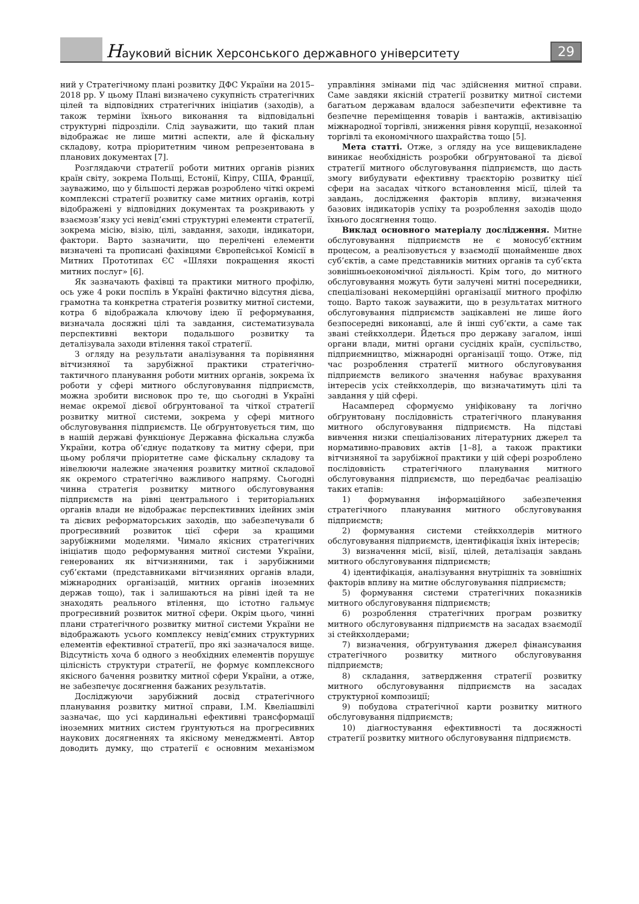Науковий вісник Херсонського державного університету
29
ний у Стратегічному плані розвитку ДФС України на 2015–2018 рр. У цьому Плані визначено сукупність стратегічних цілей та відповідних стратегічних ініціатив (заходів), а також терміни їхнього виконання та відповідальні структурні підрозділи. Слід зауважити, що такий план відображає не лише митні аспекти, але й фіскальну складову, котра пріоритетним чином репрезентована в планових документах [7].
Розглядаючи стратегії роботи митних органів різних країн світу, зокрема Польщі, Естонії, Кіпру, США, Франції, зауважимо, що у більшості держав розроблено чіткі окремі комплексні стратегії розвитку саме митних органів, котрі відображені у відповідних документах та розкривають у взаємозв’язку усі невід’ємні структурні елементи стратегії, зокрема місію, візію, цілі, завдання, заходи, індикатори, фактори. Варто зазначити, що перелічені елементи визначені та прописані фахівцями Європейської Комісії в Митних Прототипах ЄС «Шляхи покращення якості митних послуг» [6].
Як зазначають фахівці та практики митного профілю, ось уже 4 роки поспіль в Україні фактично відсутня дієва, грамотна та конкретна стратегія розвитку митної системи, котра б відображала ключову ідею її реформування, визначала досяжні цілі та завдання, систематизувала перспективні вектори подальшого розвитку та деталізувала заходи втілення такої стратегії.
З огляду на результати аналізування та порівняння вітчизняної та зарубіжної практики стратегічно-тактичного планування роботи митних органів, зокрема їх роботи у сфері митного обслуговування підприємств, можна зробити висновок про те, що сьогодні в Україні немає окремої дієвої обґрунтованої та чіткої стратегії розвитку митної системи, зокрема у сфері митного обслуговування підприємств. Це обґрунтовується тим, що в нашій державі функціонує Державна фіскальна служба України, котра об’єднує податкову та митну сфери, при цьому роблячи пріоритетне саме фіскальну складову та нівелюючи належне значення розвитку митної складової як окремого стратегічно важливого напряму. Сьогодні чинна стратегія розвитку митного обслуговування підприємств на рівні центрального і територіальних органів влади не відображає перспективних ідейних змін та дієвих реформаторських заходів, що забезпечували б прогресивний розвиток цієї сфери за кращими зарубіжними моделями. Чимало якісних стратегічних ініціатив щодо реформування митної системи України, генерованих як вітчизняними, так і зарубіжними суб’єктами (представниками вітчизняних органів влади, міжнародних організацій, митних органів іноземних держав тощо), так і залишаються на рівні ідей та не знаходять реального втілення, що істотно гальмує прогресивний розвиток митної сфери. Окрім цього, чинні плани стратегічного розвитку митної системи України не відображають усього комплексу невід’ємних структурних елементів ефективної стратегії, про які зазначалося вище. Відсутність хоча б одного з необхідних елементів порушує цілісність структури стратегії, не формує комплексного якісного бачення розвитку митної сфери України, а отже, не забезпечує досягнення бажаних результатів.
Досліджуючи зарубіжний досвід стратегічного планування розвитку митної справи, І.М. Квеліашвілі зазначає, що усі кардинальні ефективні трансформації іноземних митних систем ґрунтуються на прогресивних наукових досягненнях та якісному менеджменті. Автор доводить думку, що стратегії є основним механізмом управління змінами під час здійснення митної справи. Саме завдяки якісній стратегії розвитку митної системи багатьом державам вдалося забезпечити ефективне та безпечне переміщення товарів і вантажів, активізацію міжнародної торгівлі, зниження рівня корупції, незаконної торгівлі та економічного шахрайства тощо [5].
Мета статті. Отже, з огляду на усе вищевикладене виникає необхідність розробки обґрунтованої та дієвої стратегії митного обслуговування підприємств, що дасть змогу вибудувати ефективну траєкторію розвитку цієї сфери на засадах чіткого встановлення місії, цілей та завдань, дослідження факторів впливу, визначення базових індикаторів успіху та розроблення заходів щодо їхнього досягнення тощо.
Виклад основного матеріалу дослідження. Митне обслуговування підприємств не є моносуб’єктним процесом, а реалізовується у взаємодії щонайменше двох суб’єктів, а саме представників митних органів та суб’єкта зовнішньоекономічної діяльності. Крім того, до митного обслуговування можуть бути залучені митні посередники, спеціалізовані некомерційні організації митного профілю тощо. Варто також зауважити, що в результатах митного обслуговування підприємств зацікавлені не лише його безпосередні виконавці, але й інші суб’єкти, а саме так звані стейкхолдери. Йдеться про державу загалом, інші органи влади, митні органи сусідніх країн, суспільство, підприємництво, міжнародні організації тощо. Отже, під час розроблення стратегії митного обслуговування підприємств великого значення набуває врахування інтересів усіх стейкхолдерів, що визначатимуть цілі та завдання у цій сфері.
Насамперед сформуємо уніфіковану та логічно обґрунтовану послідовність стратегічного планування митного обслуговування підприємств. На підставі вивчення низки спеціалізованих літературних джерел та нормативно-правових актів [1–8], а також практики вітчизняної та зарубіжної практики у цій сфері розроблено послідовність стратегічного планування митного обслуговування підприємств, що передбачає реалізацію таких етапів:
1) формування інформаційного забезпечення стратегічного планування митного обслуговування підприємств;
2) формування системи стейкхолдерів митного обслуговування підприємств, ідентифікація їхніх інтересів;
3) визначення місії, візії, цілей, деталізація завдань митного обслуговування підприємств;
4) ідентифікація, аналізування внутрішніх та зовнішніх факторів впливу на митне обслуговування підприємств;
5) формування системи стратегічних показників митного обслуговування підприємств;
6) розроблення стратегічних програм розвитку митного обслуговування підприємств на засадах взаємодії зі стейкхолдерами;
7) визначення, обґрунтування джерел фінансування стратегічного розвитку митного обслуговування підприємств;
8) складання, затвердження стратегії розвитку митного обслуговування підприємств на засадах структурної композиції;
9) побудова стратегічної карти розвитку митного обслуговування підприємств;
10) діагностування ефективності та досяжності стратегії розвитку митного обслуговування підприємств.